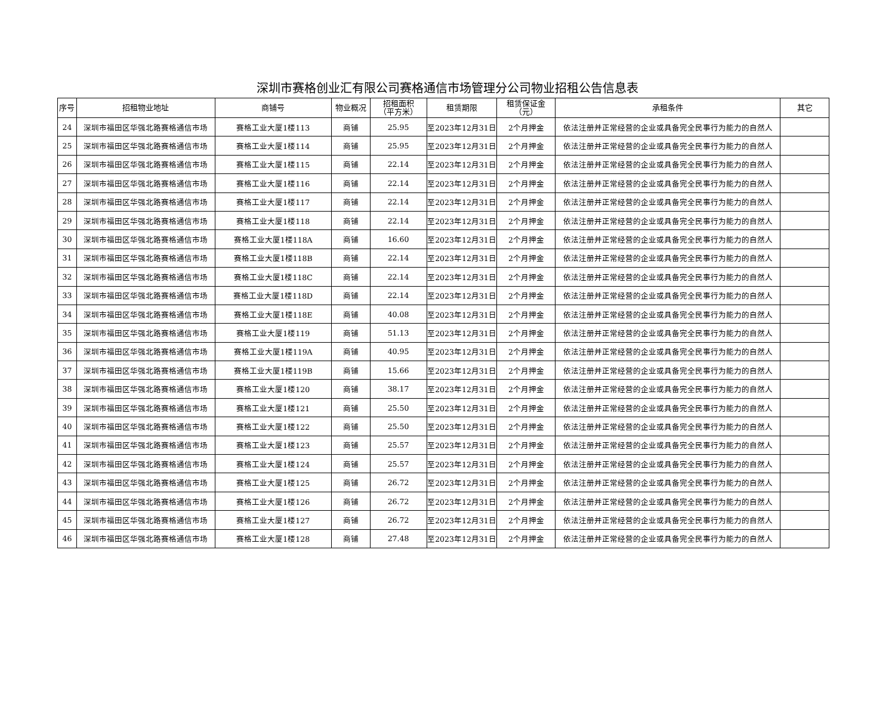深圳市赛格创业汇有限公司赛格通信市场管理分公司物业招租公告信息表
| 序号 | 招租物业地址 | 商铺号 | 物业概况 | 招租面积 （平方米） | 租赁期限 | 租赁保证金 （元） | 承租条件 | 其它 |
| --- | --- | --- | --- | --- | --- | --- | --- | --- |
| 24 | 深圳市福田区华强北路赛格通信市场 | 赛格工业大厦1楼113 | 商铺 | 25.95 | 至2023年12月31日 | 2个月押金 | 依法注册并正常经营的企业或具备完全民事行为能力的自然人 | |
| 25 | 深圳市福田区华强北路赛格通信市场 | 赛格工业大厦1楼114 | 商铺 | 25.95 | 至2023年12月31日 | 2个月押金 | 依法注册并正常经营的企业或具备完全民事行为能力的自然人 | |
| 26 | 深圳市福田区华强北路赛格通信市场 | 赛格工业大厦1楼115 | 商铺 | 22.14 | 至2023年12月31日 | 2个月押金 | 依法注册并正常经营的企业或具备完全民事行为能力的自然人 | |
| 27 | 深圳市福田区华强北路赛格通信市场 | 赛格工业大厦1楼116 | 商铺 | 22.14 | 至2023年12月31日 | 2个月押金 | 依法注册并正常经营的企业或具备完全民事行为能力的自然人 | |
| 28 | 深圳市福田区华强北路赛格通信市场 | 赛格工业大厦1楼117 | 商铺 | 22.14 | 至2023年12月31日 | 2个月押金 | 依法注册并正常经营的企业或具备完全民事行为能力的自然人 | |
| 29 | 深圳市福田区华强北路赛格通信市场 | 赛格工业大厦1楼118 | 商铺 | 22.14 | 至2023年12月31日 | 2个月押金 | 依法注册并正常经营的企业或具备完全民事行为能力的自然人 | |
| 30 | 深圳市福田区华强北路赛格通信市场 | 赛格工业大厦1楼118A | 商铺 | 16.60 | 至2023年12月31日 | 2个月押金 | 依法注册并正常经营的企业或具备完全民事行为能力的自然人 | |
| 31 | 深圳市福田区华强北路赛格通信市场 | 赛格工业大厦1楼118B | 商铺 | 22.14 | 至2023年12月31日 | 2个月押金 | 依法注册并正常经营的企业或具备完全民事行为能力的自然人 | |
| 32 | 深圳市福田区华强北路赛格通信市场 | 赛格工业大厦1楼118C | 商铺 | 22.14 | 至2023年12月31日 | 2个月押金 | 依法注册并正常经营的企业或具备完全民事行为能力的自然人 | |
| 33 | 深圳市福田区华强北路赛格通信市场 | 赛格工业大厦1楼118D | 商铺 | 22.14 | 至2023年12月31日 | 2个月押金 | 依法注册并正常经营的企业或具备完全民事行为能力的自然人 | |
| 34 | 深圳市福田区华强北路赛格通信市场 | 赛格工业大厦1楼118E | 商铺 | 40.08 | 至2023年12月31日 | 2个月押金 | 依法注册并正常经营的企业或具备完全民事行为能力的自然人 | |
| 35 | 深圳市福田区华强北路赛格通信市场 | 赛格工业大厦1楼119 | 商铺 | 51.13 | 至2023年12月31日 | 2个月押金 | 依法注册并正常经营的企业或具备完全民事行为能力的自然人 | |
| 36 | 深圳市福田区华强北路赛格通信市场 | 赛格工业大厦1楼119A | 商铺 | 40.95 | 至2023年12月31日 | 2个月押金 | 依法注册并正常经营的企业或具备完全民事行为能力的自然人 | |
| 37 | 深圳市福田区华强北路赛格通信市场 | 赛格工业大厦1楼119B | 商铺 | 15.66 | 至2023年12月31日 | 2个月押金 | 依法注册并正常经营的企业或具备完全民事行为能力的自然人 | |
| 38 | 深圳市福田区华强北路赛格通信市场 | 赛格工业大厦1楼120 | 商铺 | 38.17 | 至2023年12月31日 | 2个月押金 | 依法注册并正常经营的企业或具备完全民事行为能力的自然人 | |
| 39 | 深圳市福田区华强北路赛格通信市场 | 赛格工业大厦1楼121 | 商铺 | 25.50 | 至2023年12月31日 | 2个月押金 | 依法注册并正常经营的企业或具备完全民事行为能力的自然人 | |
| 40 | 深圳市福田区华强北路赛格通信市场 | 赛格工业大厦1楼122 | 商铺 | 25.50 | 至2023年12月31日 | 2个月押金 | 依法注册并正常经营的企业或具备完全民事行为能力的自然人 | |
| 41 | 深圳市福田区华强北路赛格通信市场 | 赛格工业大厦1楼123 | 商铺 | 25.57 | 至2023年12月31日 | 2个月押金 | 依法注册并正常经营的企业或具备完全民事行为能力的自然人 | |
| 42 | 深圳市福田区华强北路赛格通信市场 | 赛格工业大厦1楼124 | 商铺 | 25.57 | 至2023年12月31日 | 2个月押金 | 依法注册并正常经营的企业或具备完全民事行为能力的自然人 | |
| 43 | 深圳市福田区华强北路赛格通信市场 | 赛格工业大厦1楼125 | 商铺 | 26.72 | 至2023年12月31日 | 2个月押金 | 依法注册并正常经营的企业或具备完全民事行为能力的自然人 | |
| 44 | 深圳市福田区华强北路赛格通信市场 | 赛格工业大厦1楼126 | 商铺 | 26.72 | 至2023年12月31日 | 2个月押金 | 依法注册并正常经营的企业或具备完全民事行为能力的自然人 | |
| 45 | 深圳市福田区华强北路赛格通信市场 | 赛格工业大厦1楼127 | 商铺 | 26.72 | 至2023年12月31日 | 2个月押金 | 依法注册并正常经营的企业或具备完全民事行为能力的自然人 | |
| 46 | 深圳市福田区华强北路赛格通信市场 | 赛格工业大厦1楼128 | 商铺 | 27.48 | 至2023年12月31日 | 2个月押金 | 依法注册并正常经营的企业或具备完全民事行为能力的自然人 | |